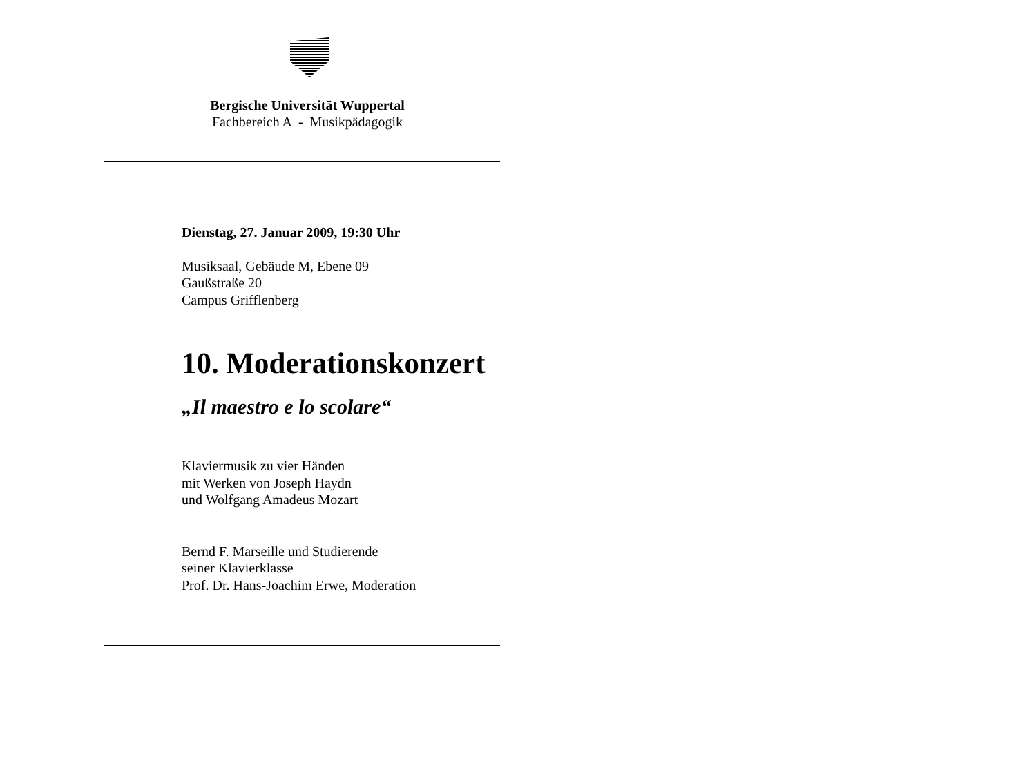Bergische Universität Wuppertal
Fachbereich A - Musikpädagogik
Dienstag, 27. Januar 2009, 19:30 Uhr
Musiksaal, Gebäude M, Ebene 09
Gaußstraße 20
Campus Grifflenberg
10. Moderationskonzert
„Il maestro e lo scolare“
Klaviermusik zu vier Händen
mit Werken von Joseph Haydn
und Wolfgang Amadeus Mozart
Bernd F. Marseille und Studierende
seiner Klavierklasse
Prof. Dr. Hans-Joachim Erwe, Moderation